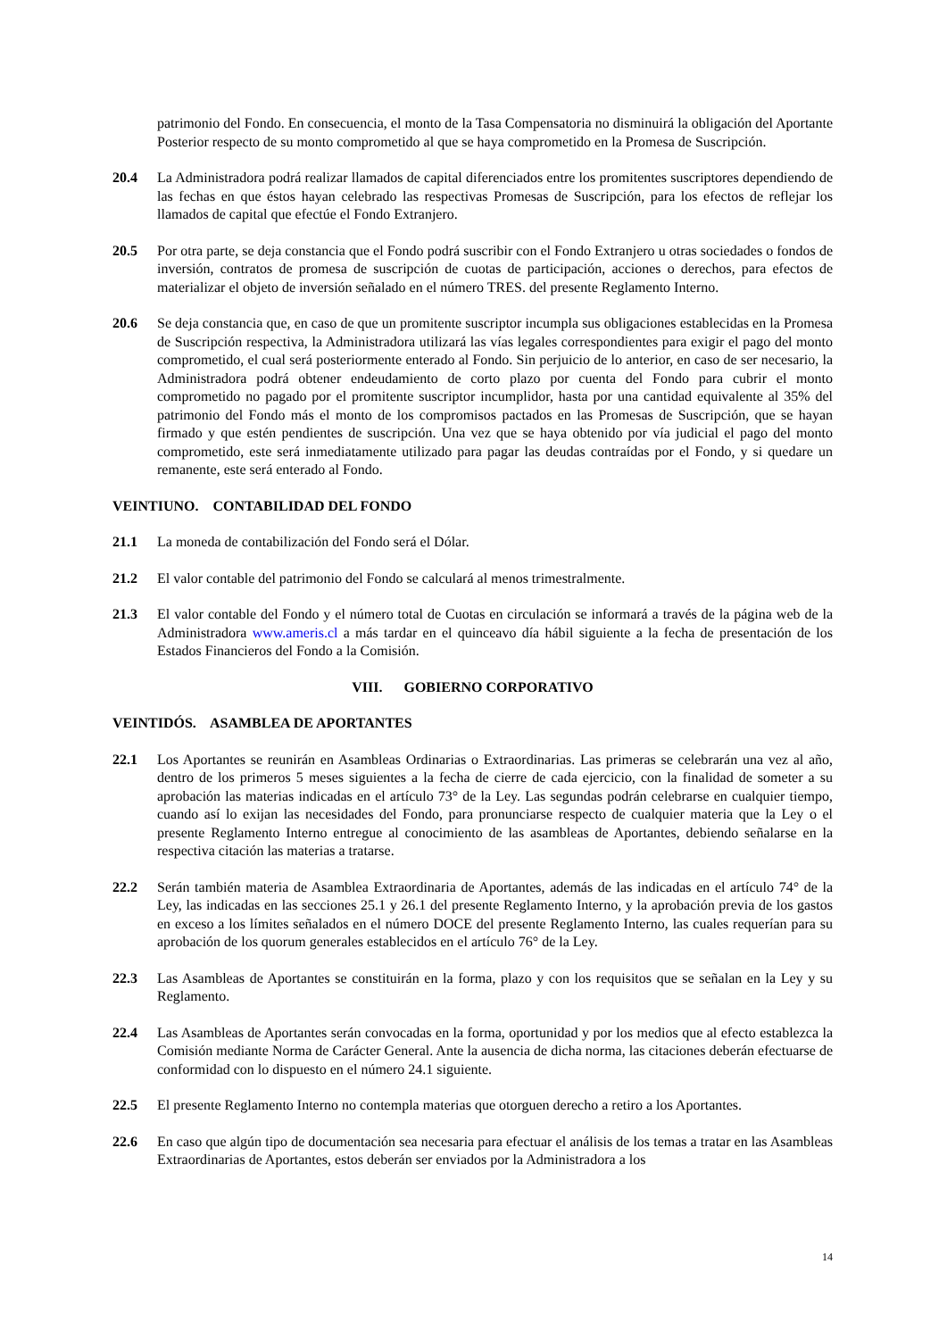patrimonio del Fondo. En consecuencia, el monto de la Tasa Compensatoria no disminuirá la obligación del Aportante Posterior respecto de su monto comprometido al que se haya comprometido en la Promesa de Suscripción.
20.4 La Administradora podrá realizar llamados de capital diferenciados entre los promitentes suscriptores dependiendo de las fechas en que éstos hayan celebrado las respectivas Promesas de Suscripción, para los efectos de reflejar los llamados de capital que efectúe el Fondo Extranjero.
20.5 Por otra parte, se deja constancia que el Fondo podrá suscribir con el Fondo Extranjero u otras sociedades o fondos de inversión, contratos de promesa de suscripción de cuotas de participación, acciones o derechos, para efectos de materializar el objeto de inversión señalado en el número TRES. del presente Reglamento Interno.
20.6 Se deja constancia que, en caso de que un promitente suscriptor incumpla sus obligaciones establecidas en la Promesa de Suscripción respectiva, la Administradora utilizará las vías legales correspondientes para exigir el pago del monto comprometido, el cual será posteriormente enterado al Fondo. Sin perjuicio de lo anterior, en caso de ser necesario, la Administradora podrá obtener endeudamiento de corto plazo por cuenta del Fondo para cubrir el monto comprometido no pagado por el promitente suscriptor incumplidor, hasta por una cantidad equivalente al 35% del patrimonio del Fondo más el monto de los compromisos pactados en las Promesas de Suscripción, que se hayan firmado y que estén pendientes de suscripción. Una vez que se haya obtenido por vía judicial el pago del monto comprometido, este será inmediatamente utilizado para pagar las deudas contraídas por el Fondo, y si quedare un remanente, este será enterado al Fondo.
VEINTIUNO. CONTABILIDAD DEL FONDO
21.1 La moneda de contabilización del Fondo será el Dólar.
21.2 El valor contable del patrimonio del Fondo se calculará al menos trimestralmente.
21.3 El valor contable del Fondo y el número total de Cuotas en circulación se informará a través de la página web de la Administradora www.ameris.cl a más tardar en el quinceavo día hábil siguiente a la fecha de presentación de los Estados Financieros del Fondo a la Comisión.
VIII. GOBIERNO CORPORATIVO
VEINTIDÓS. ASAMBLEA DE APORTANTES
22.1 Los Aportantes se reunirán en Asambleas Ordinarias o Extraordinarias. Las primeras se celebrarán una vez al año, dentro de los primeros 5 meses siguientes a la fecha de cierre de cada ejercicio, con la finalidad de someter a su aprobación las materias indicadas en el artículo 73° de la Ley. Las segundas podrán celebrarse en cualquier tiempo, cuando así lo exijan las necesidades del Fondo, para pronunciarse respecto de cualquier materia que la Ley o el presente Reglamento Interno entregue al conocimiento de las asambleas de Aportantes, debiendo señalarse en la respectiva citación las materias a tratarse.
22.2 Serán también materia de Asamblea Extraordinaria de Aportantes, además de las indicadas en el artículo 74° de la Ley, las indicadas en las secciones 25.1 y 26.1 del presente Reglamento Interno, y la aprobación previa de los gastos en exceso a los límites señalados en el número DOCE del presente Reglamento Interno, las cuales requerían para su aprobación de los quorum generales establecidos en el artículo 76° de la Ley.
22.3 Las Asambleas de Aportantes se constituirán en la forma, plazo y con los requisitos que se señalan en la Ley y su Reglamento.
22.4 Las Asambleas de Aportantes serán convocadas en la forma, oportunidad y por los medios que al efecto establezca la Comisión mediante Norma de Carácter General. Ante la ausencia de dicha norma, las citaciones deberán efectuarse de conformidad con lo dispuesto en el número 24.1 siguiente.
22.5 El presente Reglamento Interno no contempla materias que otorguen derecho a retiro a los Aportantes.
22.6 En caso que algún tipo de documentación sea necesaria para efectuar el análisis de los temas a tratar en las Asambleas Extraordinarias de Aportantes, estos deberán ser enviados por la Administradora a los
14